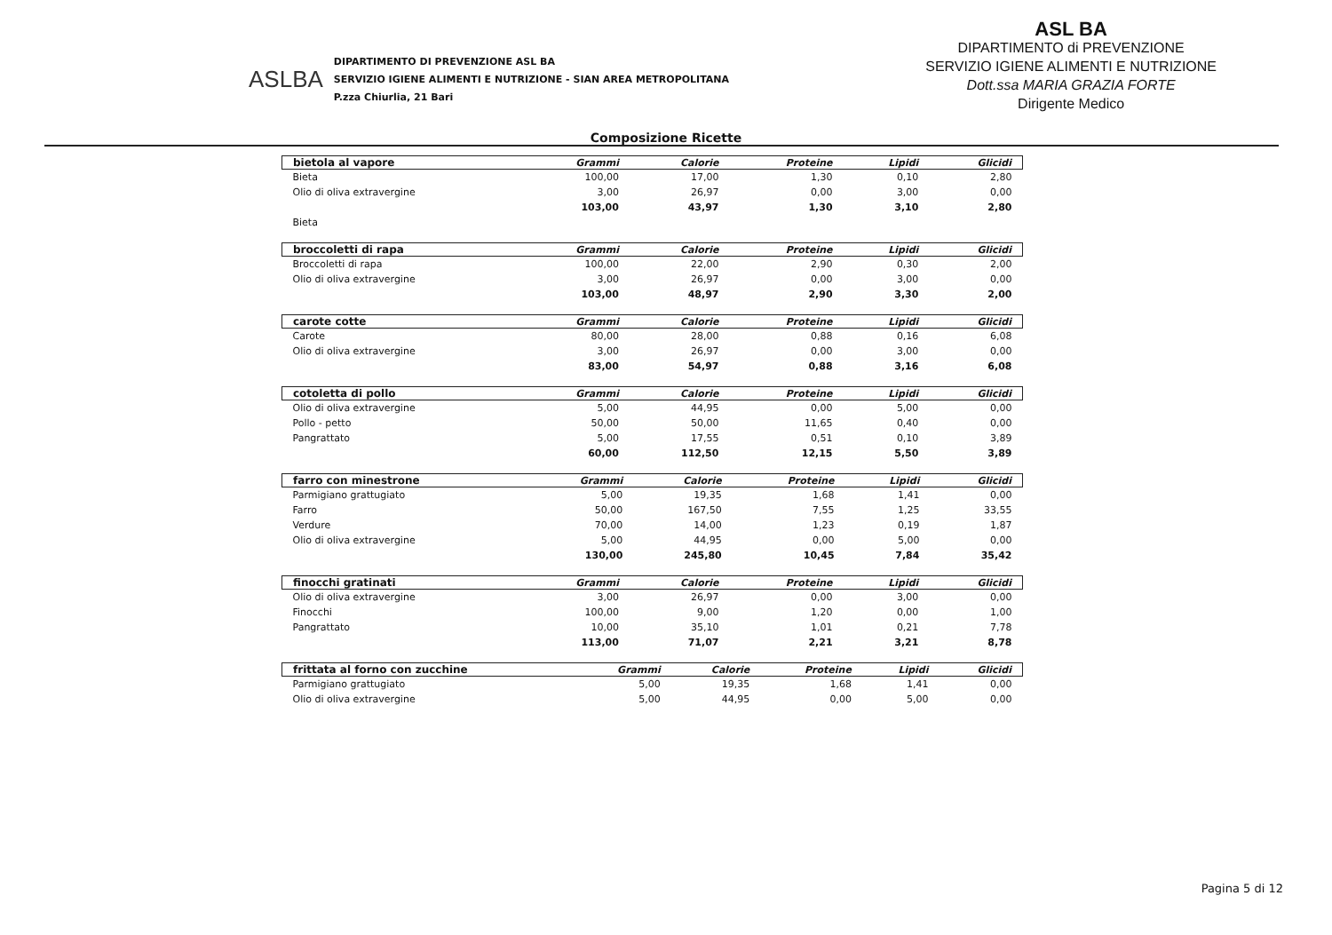ASLBA
DIPARTIMENTO DI PREVENZIONE ASL BA
SERVIZIO IGIENE ALIMENTI E NUTRIZIONE - SIAN AREA METROPOLITANA
P.zza Chiurlia, 21 Bari
ASL BA
DIPARTIMENTO di PREVENZIONE
SERVIZIO IGIENE ALIMENTI E NUTRIZIONE
Dott.ssa MARIA GRAZIA FORTE
Dirigente Medico
Composizione Ricette
| bietola al vapore | Grammi | Calorie | Proteine | Lipidi | Glicidi |
| --- | --- | --- | --- | --- | --- |
| Bieta | 100,00 | 17,00 | 1,30 | 0,10 | 2,80 |
| Olio di oliva extravergine | 3,00 | 26,97 | 0,00 | 3,00 | 0,00 |
| | 103,00 | 43,97 | 1,30 | 3,10 | 2,80 |
| Bieta | | | | | |
| broccoletti di rapa | Grammi | Calorie | Proteine | Lipidi | Glicidi |
| --- | --- | --- | --- | --- | --- |
| Broccoletti di rapa | 100,00 | 22,00 | 2,90 | 0,30 | 2,00 |
| Olio di oliva extravergine | 3,00 | 26,97 | 0,00 | 3,00 | 0,00 |
| | 103,00 | 48,97 | 2,90 | 3,30 | 2,00 |
| carote cotte | Grammi | Calorie | Proteine | Lipidi | Glicidi |
| --- | --- | --- | --- | --- | --- |
| Carote | 80,00 | 28,00 | 0,88 | 0,16 | 6,08 |
| Olio di oliva extravergine | 3,00 | 26,97 | 0,00 | 3,00 | 0,00 |
| | 83,00 | 54,97 | 0,88 | 3,16 | 6,08 |
| cotoletta di pollo | Grammi | Calorie | Proteine | Lipidi | Glicidi |
| --- | --- | --- | --- | --- | --- |
| Olio di oliva extravergine | 5,00 | 44,95 | 0,00 | 5,00 | 0,00 |
| Pollo - petto | 50,00 | 50,00 | 11,65 | 0,40 | 0,00 |
| Pangrattato | 5,00 | 17,55 | 0,51 | 0,10 | 3,89 |
| | 60,00 | 112,50 | 12,15 | 5,50 | 3,89 |
| farro con minestrone | Grammi | Calorie | Proteine | Lipidi | Glicidi |
| --- | --- | --- | --- | --- | --- |
| Parmigiano grattugiato | 5,00 | 19,35 | 1,68 | 1,41 | 0,00 |
| Farro | 50,00 | 167,50 | 7,55 | 1,25 | 33,55 |
| Verdure | 70,00 | 14,00 | 1,23 | 0,19 | 1,87 |
| Olio di oliva extravergine | 5,00 | 44,95 | 0,00 | 5,00 | 0,00 |
| | 130,00 | 245,80 | 10,45 | 7,84 | 35,42 |
| finocchi gratinati | Grammi | Calorie | Proteine | Lipidi | Glicidi |
| --- | --- | --- | --- | --- | --- |
| Olio di oliva extravergine | 3,00 | 26,97 | 0,00 | 3,00 | 0,00 |
| Finocchi | 100,00 | 9,00 | 1,20 | 0,00 | 1,00 |
| Pangrattato | 10,00 | 35,10 | 1,01 | 0,21 | 7,78 |
| | 113,00 | 71,07 | 2,21 | 3,21 | 8,78 |
| frittata al forno con zucchine | Grammi | Calorie | Proteine | Lipidi | Glicidi |
| --- | --- | --- | --- | --- | --- |
| Parmigiano grattugiato | 5,00 | 19,35 | 1,68 | 1,41 | 0,00 |
| Olio di oliva extravergine | 5,00 | 44,95 | 0,00 | 5,00 | 0,00 |
Pagina 5 di 12